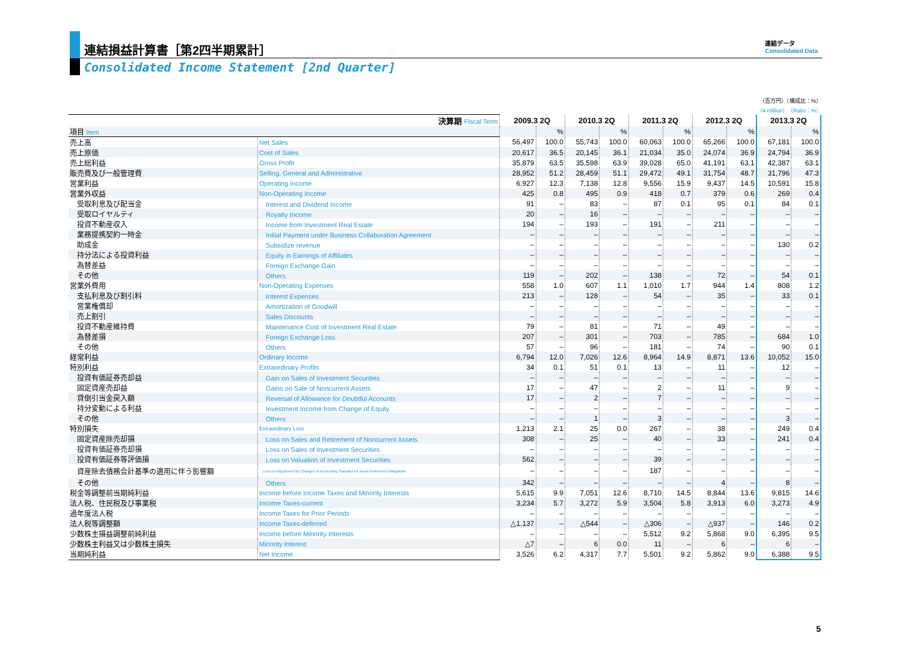連結損益計算書［第2四半期累計］
Consolidated Income Statement [2nd Quarter]
連結データ
Consolidated Data
（百万円）（構成比：%）
（¥ million）（Ratio：%）
| 決算期 Fiscal Term | | 2009.3 2Q | | 2010.3 2Q | | 2011.3 2Q | | 2012.3 2Q | | 2013.3 2Q | |
| --- | --- | --- | --- | --- | --- | --- | --- | --- | --- | --- | --- |
| 項目 Item | | | % | | % | | % | | % | | % |
| 売上高 | Net Sales | 56,497 | 100.0 | 55,743 | 100.0 | 60,063 | 100.0 | 65,266 | 100.0 | 67,181 | 100.0 |
| 売上原価 | Cost of Sales | 20,617 | 36.5 | 20,145 | 36.1 | 21,034 | 35.0 | 24,074 | 36.9 | 24,794 | 36.9 |
| 売上総利益 | Gross Profit | 35,879 | 63.5 | 35,598 | 63.9 | 39,028 | 65.0 | 41,191 | 63.1 | 42,387 | 63.1 |
| 販売費及び一般管理費 | Selling, General and Administrative | 28,952 | 51.2 | 28,459 | 51.1 | 29,472 | 49.1 | 31,754 | 48.7 | 31,796 | 47.3 |
| 営業利益 | Operating Income | 6,927 | 12.3 | 7,138 | 12.8 | 9,556 | 15.9 | 9,437 | 14.5 | 10,591 | 15.8 |
| 営業外収益 | Non-Operating Income | 425 | 0.8 | 495 | 0.9 | 418 | 0.7 | 379 | 0.6 | 269 | 0.4 |
| 受取利息及び配当金 | Interest and Dividend Income | 91 | – | 83 | – | 87 | 0.1 | 95 | 0.1 | 84 | 0.1 |
| 受取ロイヤルティ | Royalty Income | 20 | – | 16 | – | – | – | – | – | – | – |
| 投資不動産収入 | Income from Investment Real Estate | 194 | – | 193 | – | 191 | – | 211 | – | – | – |
| 業務提携契約一時金 | Initial Payment under Business Collaboration Agreement | – | – | – | – | – | – | – | – | – | – |
| 助成金 | Subsidize revenue | – | – | – | – | – | – | – | – | 130 | 0.2 |
| 持分法による投資利益 | Equity in Earnings of Affiliates | – | – | – | – | – | – | – | – | – | – |
| 為替差益 | Foreign Exchange Gain | – | – | – | – | – | – | – | – | – | – |
| その他 | Others | 119 | – | 202 | – | 138 | – | 72 | – | 54 | 0.1 |
| 営業外費用 | Non-Operating Expenses | 558 | 1.0 | 607 | 1.1 | 1,010 | 1.7 | 944 | 1.4 | 808 | 1.2 |
| 支払利息及び割引料 | Interest Expenses | 213 | – | 128 | – | 54 | – | 35 | – | 33 | 0.1 |
| 営業権償却 | Amortization of Goodwill | – | – | – | – | – | – | – | – | – | – |
| 売上割引 | Sales Discounts | – | – | – | – | – | – | – | – | – | – |
| 投資不動産維持費 | Maintenance Cost of Investment Real Estate | 79 | – | 81 | – | 71 | – | 49 | – | – | – |
| 為替差損 | Foreign Exchange Loss | 207 | – | 301 | – | 703 | – | 785 | – | 684 | 1.0 |
| その他 | Others | 57 | – | 96 | – | 181 | – | 74 | – | 90 | 0.1 |
| 経常利益 | Ordinary Income | 6,794 | 12.0 | 7,026 | 12.6 | 8,964 | 14.9 | 8,871 | 13.6 | 10,052 | 15.0 |
| 特別利益 | Extraordinary Profits | 34 | 0.1 | 51 | 0.1 | 13 | – | 11 | – | 12 | – |
| 投資有価証券売却益 | Gain on Sales of Investment Securities | – | – | – | – | – | – | – | – | – | – |
| 固定資産売却益 | Gains on Sale of Noncurrent Assets | 17 | – | 47 | – | 2 | – | 11 | – | 9 | – |
| 貸倒引当金戻入額 | Reversal of Allowance for Doubtful Accounts | 17 | – | 2 | – | 7 | – | – | – | – | – |
| 持分変動による利益 | Investment Income from Change of Equity | – | – | – | – | – | – | – | – | – | – |
| その他 | Others | – | – | 1 | – | 3 | – | – | – | 3 | – |
| 特別損失 | Extraordinary Loss | 1,213 | 2.1 | 25 | 0.0 | 267 | – | 38 | – | 249 | 0.4 |
| 固定資産除売却損 | Loss on Sales and Retirement of Noncurrent Assets | 308 | – | 25 | – | 40 | – | 33 | – | 241 | 0.4 |
| 投資有価証券売却損 | Loss on Sales of Investment Securities | – | – | – | – | – | – | – | – | – | – |
| 投資有価証券等評価損 | Loss on Valuation of Investment Securities | 562 | – | – | – | 39 | – | – | – | – | – |
| 資産除去債務会計基準の適用に伴う影響額 | Loss on Adjustment for Changes of Accounting Standard for Asset Retirement Obligations | – | – | – | – | 187 | – | – | – | – | – |
| その他 | Others | 342 | – | – | – | – | – | 4 | – | 8 | – |
| 税金等調整前当期純利益 | Income before Income Taxes and Minority Interests | 5,615 | 9.9 | 7,051 | 12.6 | 8,710 | 14.5 | 8,844 | 13.6 | 9,815 | 14.6 |
| 法人税、住民税及び事業税 | Income Taxes-current | 3,234 | 5.7 | 3,272 | 5.9 | 3,504 | 5.8 | 3,913 | 6.0 | 3,273 | 4.9 |
| 過年度法人税 | Income Taxes for Prior Periods | – | – | – | – | – | – | – | – | – | – |
| 法人税等調整額 | Income Taxes-deferred | △1,137 | – | △544 | – | △306 | – | △937 | – | 146 | 0.2 |
| 少数株主損益調整前純利益 | Income before Minority Interests | – | – | – | – | 5,512 | 9.2 | 5,868 | 9.0 | 6,395 | 9.5 |
| 少数株主利益又は少数株主損失 | Minority Interest | △7 | – | 6 | 0.0 | 11 | – | 6 | – | 6 | – |
| 当期純利益 | Net Income | 3,526 | 6.2 | 4,317 | 7.7 | 5,501 | 9.2 | 5,862 | 9.0 | 6,388 | 9.5 |
5